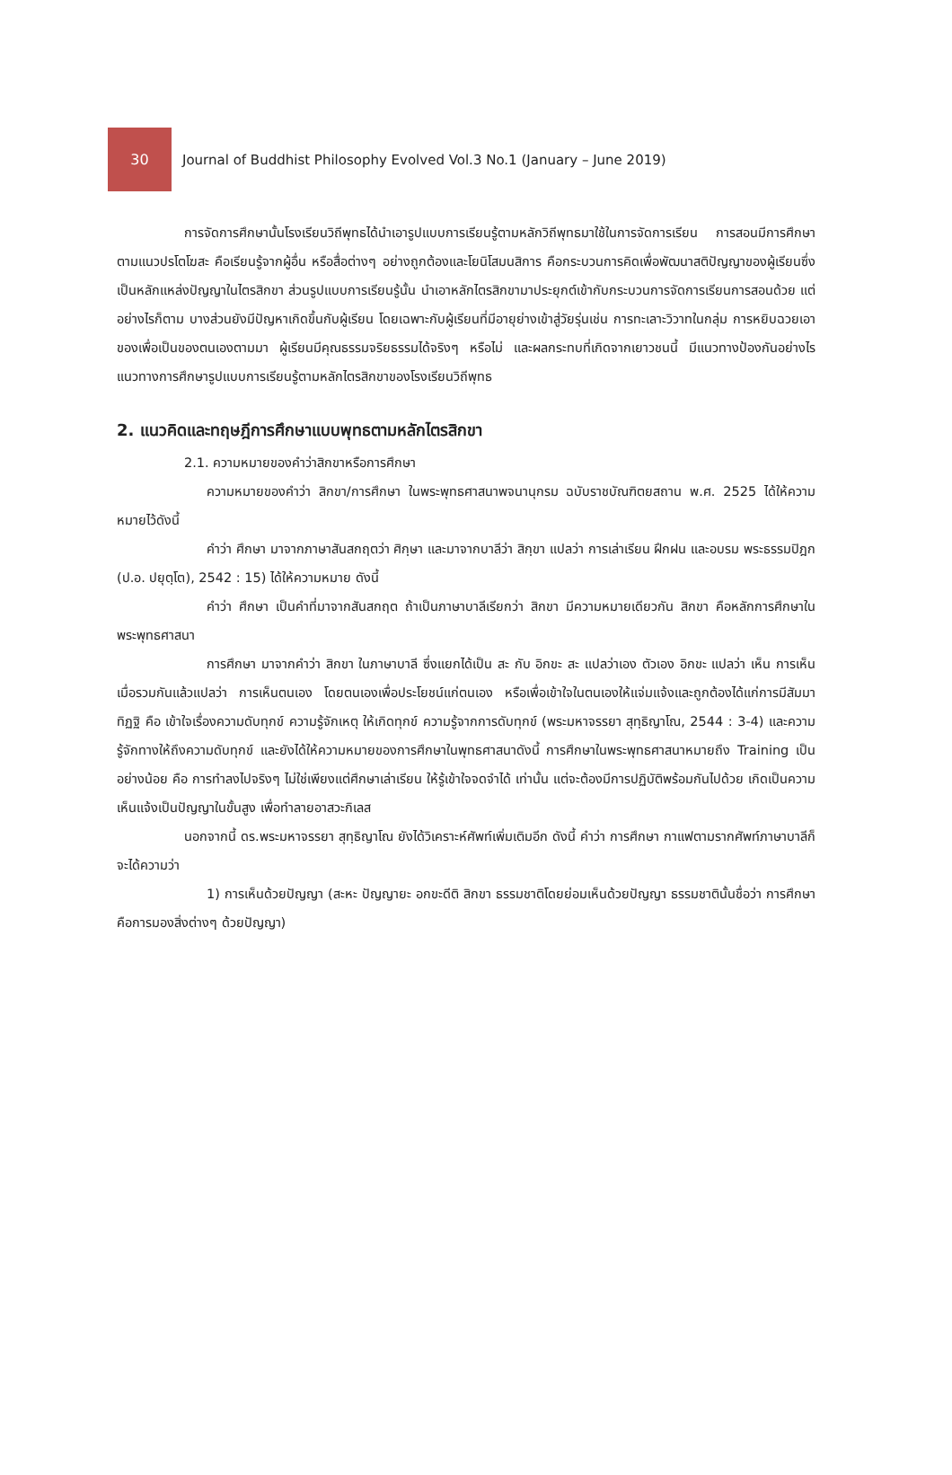30
Journal of Buddhist Philosophy Evolved Vol.3 No.1 (January – June 2019)
การจัดการศึกษานั้นโรงเรียนวิถีพุทธได้นำเอารูปแบบการเรียนรู้ตามหลักวิถีพุทธมาใช้ในการจัดการเรียน การสอนมีการศึกษา ตามแนวปรโตโฆสะ คือเรียนรู้จากผู้อื่น หรือสื่อต่างๆ อย่างถูกต้องและโยนิโสมนสิการ คือกระบวนการคิดเพื่อพัฒนาสติปัญญาของผู้เรียนซึ่งเป็นหลักแหล่งปัญญาในไตรสิกขา ส่วนรูปแบบการเรียนรู้นั้น นำเอาหลักไตรสิกขามาประยุกต์เข้ากับกระบวนการจัดการเรียนการสอนด้วย แต่อย่างไรก็ตาม บางส่วนยังมีปัญหาเกิดขึ้นกับผู้เรียน โดยเฉพาะกับผู้เรียนที่มีอายุย่างเข้าสู่วัยรุ่นเช่น การทะเลาะวิวาทในกลุ่ม การหยิบฉวยเอาของเพื่อเป็นของตนเองตามมา ผู้เรียนมีคุณธรรมจริยธรรมได้จริงๆ หรือไม่ และผลกระทบที่เกิดจากเยาวชนนี้ มีแนวทางป้องกันอย่างไรแนวทางการศึกษารูปแบบการเรียนรู้ตามหลักไตรสิกขาของโรงเรียนวิถีพุทธ
2. แนวคิดและทฤษฎีการศึกษาแบบพุทธตามหลักไตรสิกขา
2.1. ความหมายของคำว่าสิกขาหรือการศึกษา
ความหมายของคำว่า สิกขา/การศึกษา ในพระพุทธศาสนาพจนานุกรม ฉบับราชบัณฑิตยสถาน พ.ศ. 2525 ได้ให้ความหมายไว้ดังนี้
คำว่า ศึกษา มาจากภาษาสันสกฤตว่า ศิกฺษา และมาจากบาลีว่า สิกฺขา แปลว่า การเล่าเรียน ฝึกฝน และอบรม พระธรรมปิฎก (ป.อ. ปยุตฺโต), 2542 : 15) ได้ให้ความหมาย ดังนี้
คำว่า ศึกษา เป็นคำที่มาจากสันสกฤต ถ้าเป็นภาษาบาลีเรียกว่า สิกขา มีความหมายเดียวกัน สิกขา คือหลักการศึกษาในพระพุทธศาสนา
การศึกษา มาจากคำว่า สิกขา ในภาษาบาลี ซึ่งแยกได้เป็น สะ กับ อิกขะ สะ แปลว่าเอง ตัวเอง อิกขะ แปลว่า เห็น การเห็น เมื่อรวมกันแล้วแปลว่า การเห็นตนเอง โดยตนเองเพื่อประโยชน์แก่ตนเอง หรือเพื่อเข้าใจในตนเองให้แจ่มแจ้งและถูกต้องได้แก่การมีสัมมาทิฏฐิ คือ เข้าใจเรื่องความดับทุกข์ ความรู้จักเหตุ ให้เกิดทุกข์ ความรู้จากการดับทุกข์ (พระมหาจรรยา สุทฺธิญาโณ, 2544 : 3-4) และความรู้จักทางให้ถึงความดับทุกข์ และยังได้ให้ความหมายของการศึกษาในพุทธศาสนาดังนี้ การศึกษาในพระพุทธศาสนาหมายถึง Training เป็นอย่างน้อย คือ การทำลงไปจริงๆ ไม่ใช่เพียงแต่ศึกษาเล่าเรียน ให้รู้เข้าใจจดจำได้ เท่านั้น แต่จะต้องมีการปฏิบัติพร้อมกันไปด้วย เกิดเป็นความเห็นแจ้งเป็นปัญญาในขั้นสูง เพื่อทำลายอาสวะกิเลส
นอกจากนี้ ดร.พระมหาจรรยา สุทฺธิญาโณ ยังได้วิเคราะห์ศัพท์เพิ่มเติมอีก ดังนี้ คำว่า การศึกษา กาแฟตามรากศัพท์ภาษาบาลีก็จะได้ความว่า
1) การเห็นด้วยปัญญา (สะหะ ปัญญายะ อกขะดีติ สิกขา ธรรมชาติโดยย่อมเห็นด้วยปัญญา ธรรมชาตินั้นชื่อว่า การศึกษา คือการมองสิ่งต่างๆ ด้วยปัญญา)